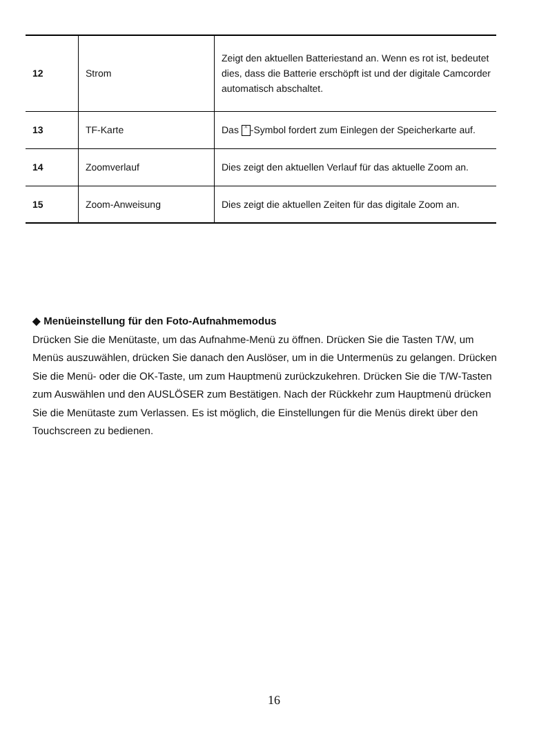| 12 | Strom | Zeigt den aktuellen Batteriestand an. Wenn es rot ist, bedeutet dies, dass die Batterie erschöpft ist und der digitale Camcorder automatisch abschaltet. |
| 13 | TF-Karte | Das ^ -Symbol fordert zum Einlegen der Speicherkarte auf. |
| 14 | Zoomverlauf | Dies zeigt den aktuellen Verlauf für das aktuelle Zoom an. |
| 15 | Zoom-Anweisung | Dies zeigt die aktuellen Zeiten für das digitale Zoom an. |
◆ Menüeinstellung für den Foto-Aufnahmemodus
Drücken Sie die Menütaste, um das Aufnahme-Menü zu öffnen. Drücken Sie die Tasten T/W, um Menüs auszuwählen, drücken Sie danach den Auslöser, um in die Untermenüs zu gelangen. Drücken Sie die Menü- oder die OK-Taste, um zum Hauptmenü zurückzukehren. Drücken Sie die T/W-Tasten zum Auswählen und den AUSLÖSER zum Bestätigen. Nach der Rückkehr zum Hauptmenü drücken Sie die Menütaste zum Verlassen. Es ist möglich, die Einstellungen für die Menüs direkt über den Touchscreen zu bedienen.
16